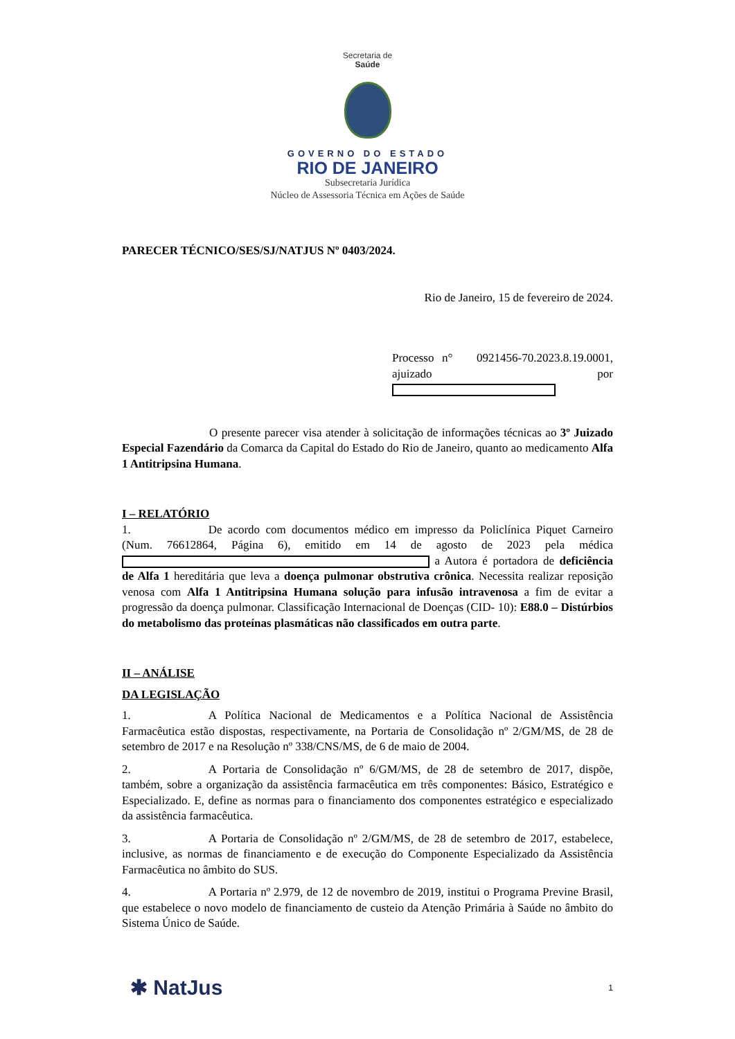Secretaria de
Saúde
GOVERNO DO ESTADO
RIO DE JANEIRO
Subsecretaria Jurídica
Núcleo de Assessoria Técnica em Ações de Saúde
PARECER TÉCNICO/SES/SJ/NATJUS Nº 0403/2024.
Rio de Janeiro, 15 de fevereiro de 2024.
Processo n° 0921456-70.2023.8.19.0001, ajuizado por
O presente parecer visa atender à solicitação de informações técnicas ao 3º Juizado Especial Fazendário da Comarca da Capital do Estado do Rio de Janeiro, quanto ao medicamento Alfa 1 Antitripsina Humana.
I – RELATÓRIO
1. De acordo com documentos médico em impresso da Policlínica Piquet Carneiro (Num. 76612864, Página 6), emitido em 14 de agosto de 2023 pela médica a Autora é portadora de deficiência de Alfa 1 hereditária que leva a doença pulmonar obstrutiva crônica. Necessita realizar reposição venosa com Alfa 1 Antitripsina Humana solução para infusão intravenosa a fim de evitar a progressão da doença pulmonar. Classificação Internacional de Doenças (CID- 10): E88.0 – Distúrbios do metabolismo das proteínas plasmáticas não classificados em outra parte.
II – ANÁLISE
DA LEGISLAÇÃO
1. A Política Nacional de Medicamentos e a Política Nacional de Assistência Farmacêutica estão dispostas, respectivamente, na Portaria de Consolidação nº 2/GM/MS, de 28 de setembro de 2017 e na Resolução nº 338/CNS/MS, de 6 de maio de 2004.
2. A Portaria de Consolidação nº 6/GM/MS, de 28 de setembro de 2017, dispõe, também, sobre a organização da assistência farmacêutica em três componentes: Básico, Estratégico e Especializado. E, define as normas para o financiamento dos componentes estratégico e especializado da assistência farmacêutica.
3. A Portaria de Consolidação nº 2/GM/MS, de 28 de setembro de 2017, estabelece, inclusive, as normas de financiamento e de execução do Componente Especializado da Assistência Farmacêutica no âmbito do SUS.
4. A Portaria nº 2.979, de 12 de novembro de 2019, institui o Programa Previne Brasil, que estabelece o novo modelo de financiamento de custeio da Atenção Primária à Saúde no âmbito do Sistema Único de Saúde.
✱ NatJus 1